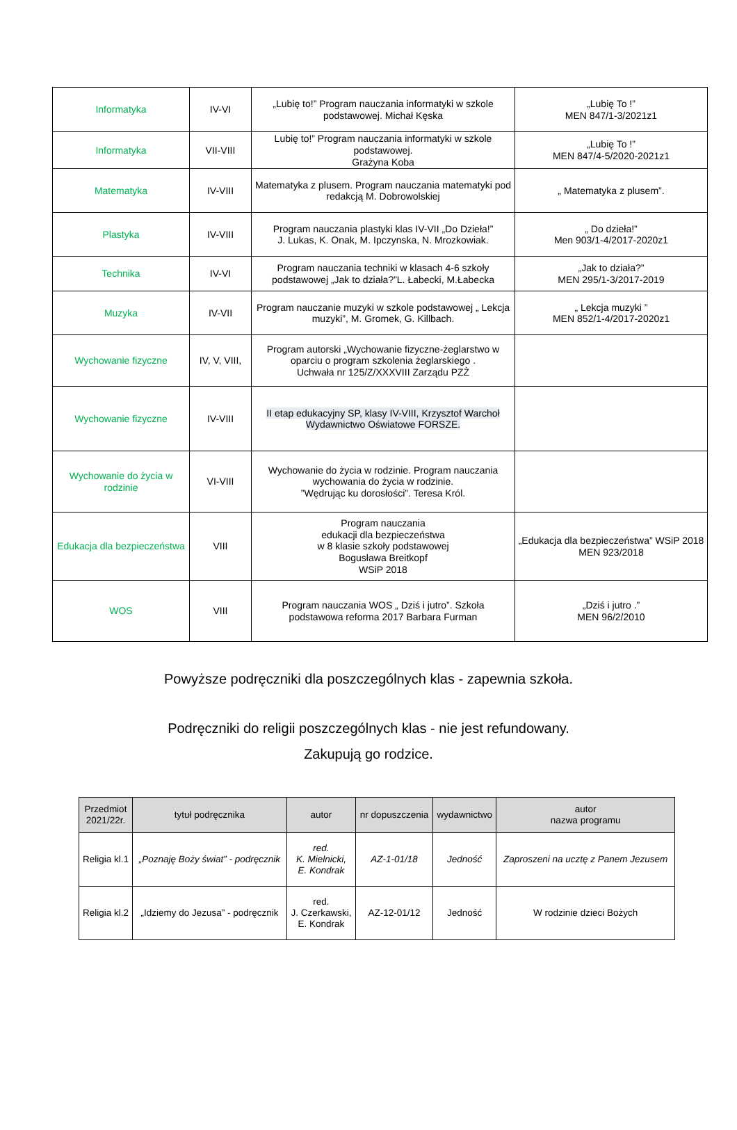| Informatyka | IV-VI | „Lubię to!” Program nauczania informatyki w szkole podstawowej. Michał Kęska | „Lubię To !” MEN 847/1-3/2021z1 |
| Informatyka | VII-VIII | Lubię to!” Program nauczania informatyki w szkole podstawowej. Grażyna Koba | „Lubię To !” MEN 847/4-5/2020-2021z1 |
| Matematyka | IV-VIII | Matematyka z plusem. Program nauczania matematyki pod redakcją M. Dobrowolskiej | „ Matematyka z plusem”. |
| Plastyka | IV-VIII | Program nauczania plastyki klas IV-VII „Do Dzieła!” J. Lukas, K. Onak, M. Ipczynska, N. Mrozkowiak. | „ Do dzieła!” Men 903/1-4/2017-2020z1 |
| Technika | IV-VI | Program nauczania techniki w klasach 4-6 szkoły podstawowej „Jak to działa?”L. Łabecki, M.Łabecka | „Jak to działa?” MEN 295/1-3/2017-2019 |
| Muzyka | IV-VII | Program nauczanie muzyki w szkole podstawowej „ Lekcja muzyki”, M. Gromek, G. Killbach. | „ Lekcja muzyki ” MEN 852/1-4/2017-2020z1 |
| Wychowanie fizyczne | IV, V, VIII, | Program autorski „Wychowanie fizyczne-żeglarstwo w oparciu o program szkolenia żeglarskiego . Uchwała nr 125/Z/XXXVIII Zarządu PZŻ | |
| Wychowanie fizyczne | IV-VIII | II etap edukacyjny SP, klasy IV-VIII, Krzysztof Warchoł Wydawnictwo Oświatowe FORSZE. | |
| Wychowanie do życia w rodzinie | VI-VIII | Wychowanie do życia w rodzinie. Program nauczania wychowania do życia w rodzinie. ”Wędrując ku dorosłości”. Teresa Król. | |
| Edukacja dla bezpieczeństwa | VIII | Program nauczania edukacji dla bezpieczeństwa w 8 klasie szkoły podstawowej Bogusława Breitkopf WSiP 2018 | „Edukacja dla bezpieczeństwa” WSiP 2018 MEN 923/2018 |
| WOS | VIII | Program nauczania WOS „ Dziś i jutro”. Szkoła podstawowa reforma 2017 Barbara Furman | „Dziś i jutro .” MEN 96/2/2010 |
Powyższe podręczniki dla poszczególnych klas - zapewnia szkoła.
Podręczniki do religii poszczególnych klas - nie jest refundowany.
Zakupują go rodzice.
| Przedmiot 2021/22r. | tytuł podręcznika | autor | nr dopuszczenia | wydawnictwo | autor nazwa programu |
| --- | --- | --- | --- | --- | --- |
| Religia kl.1 | „Poznaję Boży świat” - podręcznik | red. K. Mielnicki, E. Kondrak | AZ-1-01/18 | Jedność | Zaproszeni na ucztę z Panem Jezusem |
| Religia kl.2 | „Idziemy do Jezusa” - podręcznik | red. J. Czerkawski, E. Kondrak | AZ-12-01/12 | Jedność | W rodzinie dzieci Bożych |